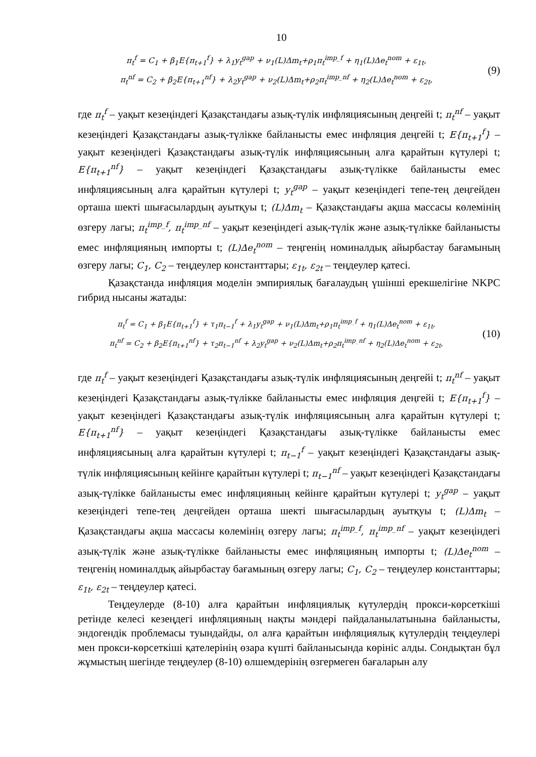10
π<sub>t</sub><sup>f</sup> = C<sub>1</sub> + β<sub>1</sub>E{π<sub>t+1</sub><sup>f</sup>} + λ<sub>1</sub>y<sub>t</sub><sup>gap</sup> + ν<sub>1</sub>(L)Δm<sub>t</sub>+ρ<sub>1</sub>π<sub>t</sub><sup>imp_f</sup> + η<sub>1</sub>(L)Δe<sub>t</sub><sup>nom</sup> + ε<sub>1t</sub>,
π<sub>t</sub><sup>nf</sup> = C<sub>2</sub> + β<sub>2</sub>E{π<sub>t+1</sub><sup>nf</sup>} + λ<sub>2</sub>y<sub>t</sub><sup>gap</sup> + ν<sub>2</sub>(L)Δm<sub>t</sub>+ρ<sub>2</sub>π<sub>t</sub><sup>imp_nf</sup> + η<sub>2</sub>(L)Δe<sub>t</sub><sup>nom</sup> + ε<sub>2t</sub>,
(9)
где π<sub>t</sub><sup>f</sup> – уақыт кезеңіндегі Қазақстандағы азық-түлік инфляциясының деңгейі t; π<sub>t</sub><sup>nf</sup> – уақыт кезеңіндегі Қазақстандағы азық-түлікке байланысты емес инфляция деңгейі t; E{π<sub>t+1</sub><sup>f</sup>} – уақыт кезеңіндегі Қазақстандағы азық-түлік инфляциясының алға қарайтын күтулері t; E{π<sub>t+1</sub><sup>nf</sup>} – уақыт кезеңіндегі Қазақстандағы азық-түлікке байланысты емес инфляциясының алға қарайтын күтулері t; y<sub>t</sub><sup>gap</sup> – уақыт кезеңіндегі тепе-тең деңгейден орташа шекті шығасылардың ауытқуы t; (L)Δm<sub>t</sub> – Қазақстандағы ақша массасы көлемінің өзгеру лагы; π<sub>t</sub><sup>imp_f</sup>, π<sub>t</sub><sup>imp_nf</sup> – уақыт кезеңіндегі азық-түлік және азық-түлікке байланысты емес инфляцияның импорты t; (L)Δe<sub>t</sub><sup>nom</sup> – теңгенің номиналдық айырбастау бағамының өзгеру лагы; C<sub>1</sub>, C<sub>2</sub> – теңдеулер константтары; ε<sub>1t</sub>, ε<sub>2t</sub> – теңдеулер қатесі.
Қазақстанда инфляция моделін эмпириялық бағалаудың үшінші ерекшелігіне NKPC гибрид нысаны жатады:
π<sub>t</sub><sup>f</sup> = C<sub>1</sub> + β<sub>1</sub>E{π<sub>t+1</sub><sup>f</sup>} + τ<sub>1</sub>π<sub>t−1</sub><sup>f</sup> + λ<sub>1</sub>y<sub>t</sub><sup>gap</sup> + ν<sub>1</sub>(L)Δm<sub>t</sub>+ρ<sub>1</sub>π<sub>t</sub><sup>imp_f</sup> + η<sub>1</sub>(L)Δe<sub>t</sub><sup>nom</sup> + ε<sub>1t</sub>,
π<sub>t</sub><sup>nf</sup> = C<sub>2</sub> + β<sub>2</sub>E{π<sub>t+1</sub><sup>nf</sup>} + τ<sub>2</sub>π<sub>t−1</sub><sup>nf</sup> + λ<sub>2</sub>y<sub>t</sub><sup>gap</sup> + ν<sub>2</sub>(L)Δm<sub>t</sub>+ρ<sub>2</sub>π<sub>t</sub><sup>imp_nf</sup> + η<sub>2</sub>(L)Δe<sub>t</sub><sup>nom</sup> + ε<sub>2t</sub>,
(10)
где π<sub>t</sub><sup>f</sup> – уақыт кезеңіндегі Қазақстандағы азық-түлік инфляциясының деңгейі t; π<sub>t</sub><sup>nf</sup> – уақыт кезеңіндегі Қазақстандағы азық-түлікке байланысты емес инфляция деңгейі t; E{π<sub>t+1</sub><sup>f</sup>} – уақыт кезеңіндегі Қазақстандағы азық-түлік инфляциясының алға қарайтын күтулері t; E{π<sub>t+1</sub><sup>nf</sup>} – уақыт кезеңіндегі Қазақстандағы азық-түлікке байланысты емес инфляциясының алға қарайтын күтулері t; π<sub>t−1</sub><sup>f</sup> – уақыт кезеңіндегі Қазақстандағы азық-түлік инфляциясының кейінге қарайтын күтулері t; π<sub>t−1</sub><sup>nf</sup> – уақыт кезеңіндегі Қазақстандағы азық-түлікке байланысты емес инфляцияның кейінге қарайтын күтулері t; y<sub>t</sub><sup>gap</sup> – уақыт кезеңіндегі тепе-тең деңгейден орташа шекті шығасылардың ауытқуы t; (L)Δm<sub>t</sub> – Қазақстандағы ақша массасы көлемінің өзгеру лагы; π<sub>t</sub><sup>imp_f</sup>, π<sub>t</sub><sup>imp_nf</sup> – уақыт кезеңіндегі азық-түлік және азық-түлікке байланысты емес инфляцияның импорты t; (L)Δe<sub>t</sub><sup>nom</sup> – теңгенің номиналдық айырбастау бағамының өзгеру лагы; C<sub>1</sub>, C<sub>2</sub> – теңдеулер константтары; ε<sub>1t</sub>, ε<sub>2t</sub> – теңдеулер қатесі.
Теңдеулерде (8-10) алға қарайтын инфляциялық күтулердің прокси-көрсеткіші ретінде келесі кезеңдегі инфляцияның нақты мәндері пайдаланылатынына байланысты, эндогендік проблемасы туындайды, ол алға қарайтын инфляциялық күтулердің теңдеулері мен прокси-көрсеткіші қателерінің өзара күшті байланысында көрініс алды. Сондықтан бұл жұмыстың шегінде теңдеулер (8-10) өлшемдерінің өзгермеген бағаларын алу